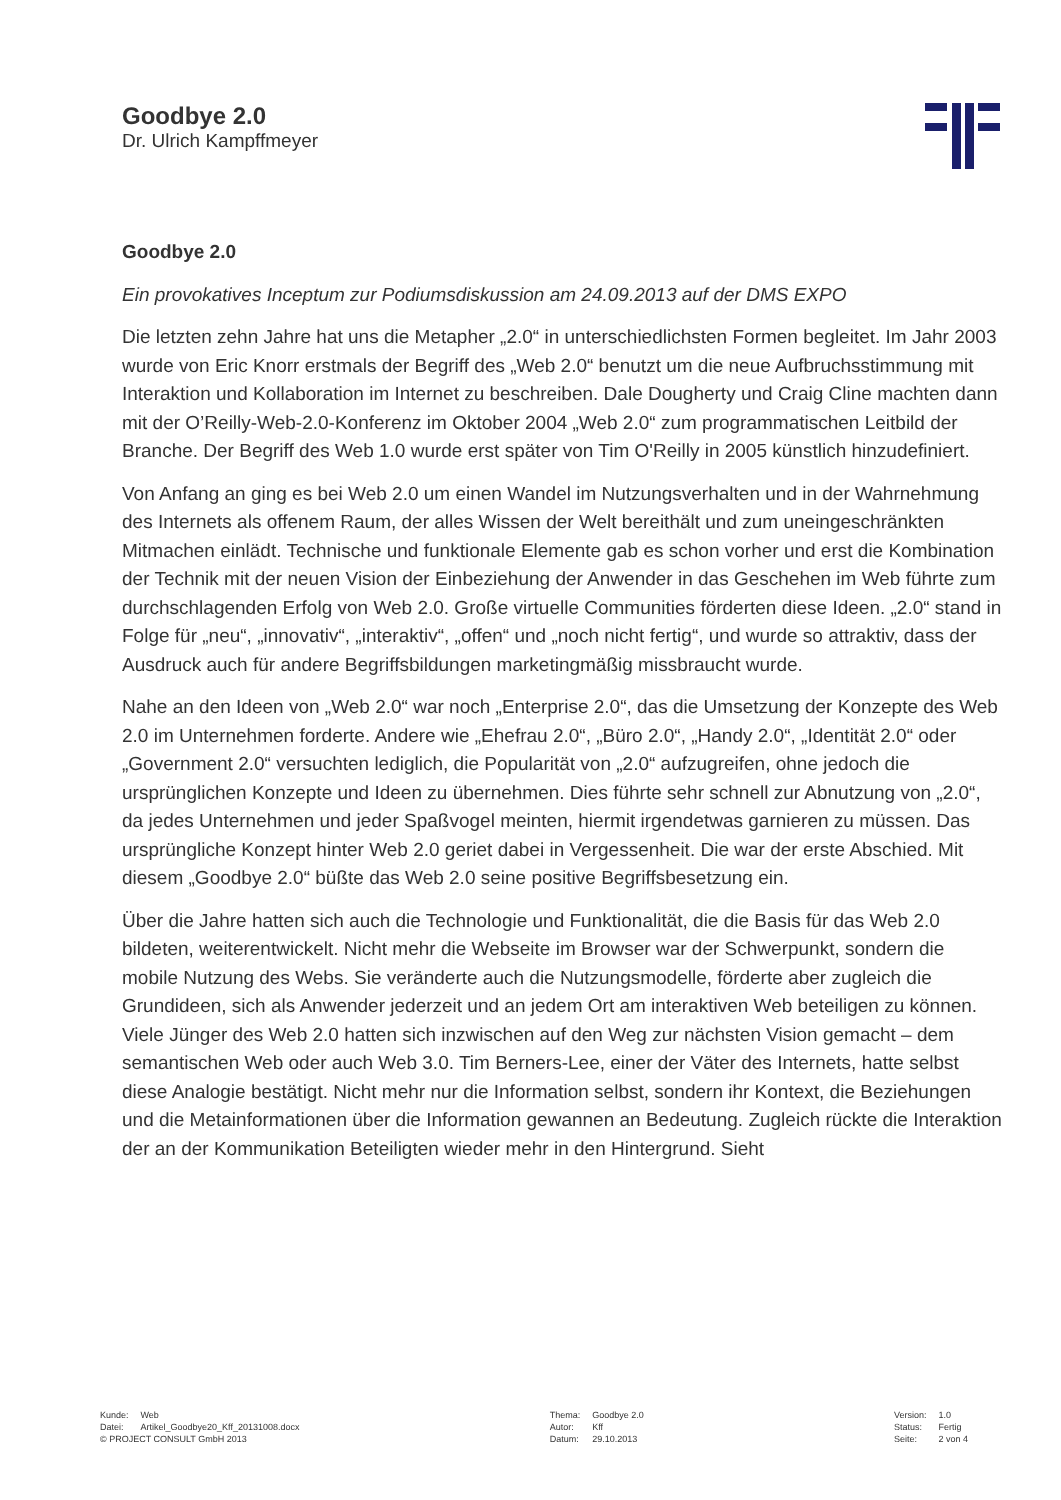Goodbye 2.0
Dr. Ulrich Kampffmeyer
Goodbye 2.0
Ein provokatives Inceptum zur Podiumsdiskussion am 24.09.2013 auf der DMS EXPO
Die letzten zehn Jahre hat uns die Metapher „2.0“ in unterschiedlichsten Formen begleitet. Im Jahr 2003 wurde von Eric Knorr erstmals der Begriff des „Web 2.0“ benutzt um die neue Aufbruchsstimmung mit Interaktion und Kollaboration im Internet zu beschreiben. Dale Dougherty und Craig Cline machten dann mit der O’Reilly-Web-2.0-Konferenz im Oktober 2004 „Web 2.0“ zum programmatischen Leitbild der Branche. Der Begriff des Web 1.0 wurde erst später von Tim O'Reilly in 2005 künstlich hinzudefiniert.
Von Anfang an ging es bei Web 2.0 um einen Wandel im Nutzungsverhalten und in der Wahrnehmung des Internets als offenem Raum, der alles Wissen der Welt bereithält und zum uneingeschränkten Mitmachen einlädt. Technische und funktionale Elemente gab es schon vorher und erst die Kombination der Technik mit der neuen Vision der Einbeziehung der Anwender in das Geschehen im Web führte zum durchschlagenden Erfolg von Web 2.0. Große virtuelle Communities förderten diese Ideen. „2.0“ stand in Folge für „neu“, „innovativ“, „interaktiv“, „offen“ und „noch nicht fertig“, und wurde so attraktiv, dass der Ausdruck auch für andere Begriffsbildungen marketingmäßig missbraucht wurde.
Nahe an den Ideen von „Web 2.0“ war noch „Enterprise 2.0“, das die Umsetzung der Konzepte des Web 2.0 im Unternehmen forderte. Andere wie „Ehefrau 2.0“, „Büro 2.0“, „Handy 2.0“, „Identität 2.0“ oder „Government 2.0“ versuchten lediglich, die Popularität von „2.0“ aufzugreifen, ohne jedoch die ursprünglichen Konzepte und Ideen zu übernehmen. Dies führte sehr schnell zur Abnutzung von „2.0“, da jedes Unternehmen und jeder Spaßvogel meinten, hiermit irgendetwas garnieren zu müssen. Das ursprüngliche Konzept hinter Web 2.0 geriet dabei in Vergessenheit. Die war der erste Abschied. Mit diesem „Goodbye 2.0“ büßte das Web 2.0 seine positive Begriffsbesetzung ein.
Über die Jahre hatten sich auch die Technologie und Funktionalität, die die Basis für das Web 2.0 bildeten, weiterentwickelt. Nicht mehr die Webseite im Browser war der Schwerpunkt, sondern die mobile Nutzung des Webs. Sie veränderte auch die Nutzungsmodelle, förderte aber zugleich die Grundideen, sich als Anwender jederzeit und an jedem Ort am interaktiven Web beteiligen zu können. Viele Jünger des Web 2.0 hatten sich inzwischen auf den Weg zur nächsten Vision gemacht – dem semantischen Web oder auch Web 3.0. Tim Berners-Lee, einer der Väter des Internets, hatte selbst diese Analogie bestätigt. Nicht mehr nur die Information selbst, sondern ihr Kontext, die Beziehungen und die Metainformationen über die Information gewannen an Bedeutung. Zugleich rückte die Interaktion der an der Kommunikation Beteiligten wieder mehr in den Hintergrund. Sieht
| Kunde: | Web |
| Datei: | Artikel_Goodbye20_Kff_20131008.docx |
| © PROJECT CONSULT GmbH 2013 | |
| Thema: | Goodbye 2.0 |
| Autor: | Kff |
| Datum: | 29.10.2013 |
| Version: | 1.0 |
| Status: | Fertig |
| Seite: | 2 von 4 |